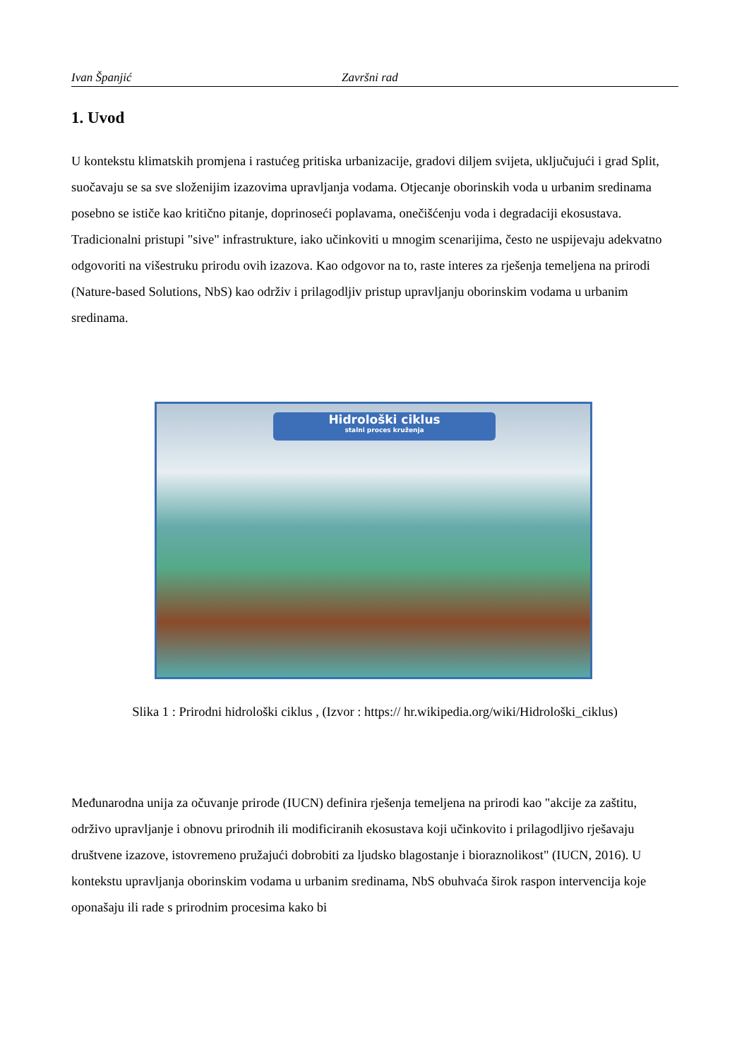Ivan Španjić Završni rad
1. Uvod
U kontekstu klimatskih promjena i rastućeg pritiska urbanizacije, gradovi diljem svijeta, uključujući i grad Split, suočavaju se sa sve složenijim izazovima upravljanja vodama. Otjecanje oborinskih voda u urbanim sredinama posebno se ističe kao kritično pitanje, doprinoseći poplavama, onečišćenju voda i degradaciji ekosustava. Tradicionalni pristupi "sive" infrastrukture, iako učinkoviti u mnogim scenarijima, često ne uspijevaju adekvatno odgovoriti na višestruku prirodu ovih izazova. Kao odgovor na to, raste interes za rješenja temeljena na prirodi (Nature-based Solutions, NbS) kao održiv i prilagodljiv pristup upravljanju oborinskim vodama u urbanim sredinama.
Hidrološki ciklus
stalni proces kruženja
Slika 1 : Prirodni hidrološki ciklus , (Izvor : https:// hr.wikipedia.org/wiki/Hidrološki_ciklus)
Međunarodna unija za očuvanje prirode (IUCN) definira rješenja temeljena na prirodi kao "akcije za zaštitu, održivo upravljanje i obnovu prirodnih ili modificiranih ekosustava koji učinkovito i prilagodljivo rješavaju društvene izazove, istovremeno pružajući dobrobiti za ljudsko blagostanje i bioraznolikost" (IUCN, 2016). U kontekstu upravljanja oborinskim vodama u urbanim sredinama, NbS obuhvaća širok raspon intervencija koje oponašaju ili rade s prirodnim procesima kako bi